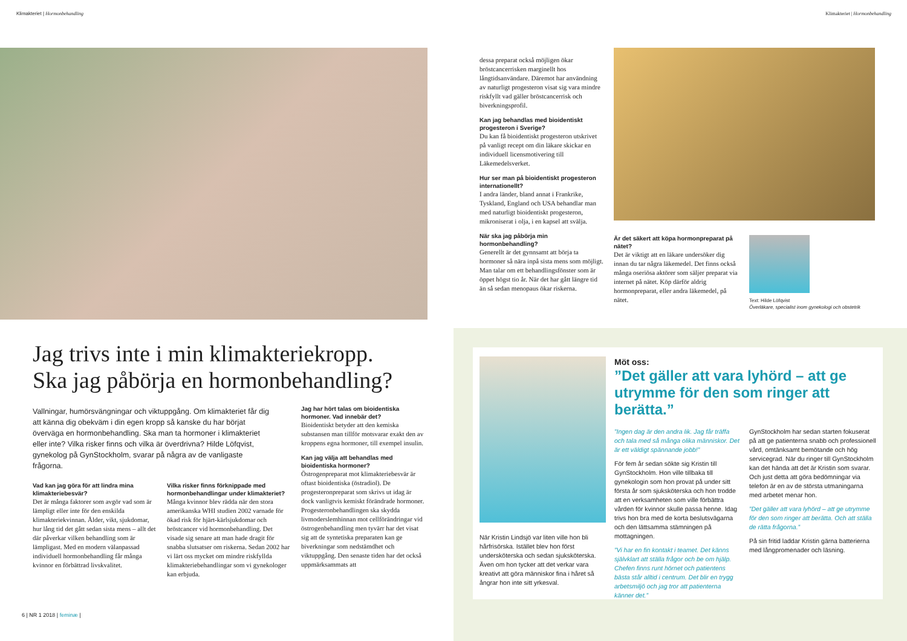Klimakteriet | Hormonbehandling
Jag trivs inte i min klimakteriekropp.
Ska jag påbörja en hormonbehandling?
Vallningar, humörsvängningar och viktuppgång. Om klimakteriet får dig att känna dig obekväm i din egen kropp så kanske du har börjat överväga en hormonbehandling. Ska man ta hormoner i klimakteriet eller inte? Vilka risker finns och vilka är överdrivna? Hilde Löfqvist, gynekolog på GynStockholm, svarar på några av de vanligaste frågorna.
Vad kan jag göra för att lindra mina klimakteriebesvär?
Det är många faktorer som avgör vad som är lämpligt eller inte för den enskilda klimakteriekvinnan. Ålder, vikt, sjukdomar, hur lång tid det gått sedan sista mens – allt det där påverkar vilken behandling som är lämpligast. Med en modern välanpassad individuell hormonbehandling får många kvinnor en förbättrad livskvalitet.
Vilka risker finns förknippade med hormonbehandlingar under klimakteriet?
Många kvinnor blev rädda när den stora amerikanska WHI studien 2002 varnade för ökad risk för hjärt-kärlsjukdomar och bröstcancer vid hormonbehandling. Det visade sig senare att man hade dragit för snabba slutsatser om riskerna. Sedan 2002 har vi lärt oss mycket om mindre riskfyllda klimakteriebehandlingar som vi gynekologer kan erbjuda.
Jag har hört talas om bioidentiska hormoner. Vad innebär det?
Bioidentiskt betyder att den kemiska substansen man tillför motsvarar exakt den av kroppens egna hormoner, till exempel insulin.
Kan jag välja att behandlas med bioidentiska hormoner?
Östrogenpreparat mot klimakteriebesvär är oftast bioidentiska (östradiol). De progesteronpreparat som skrivs ut idag är dock vanligtvis kemiskt förändrade hormoner. Progesteronbehandlingen ska skydda livmoderslemhinnan mot cellförändringar vid östrogenbehandling men tyvärr har det visat sig att de syntetiska preparaten kan ge biverkningar som nedstämdhet och viktuppgång. Den senaste tiden har det också uppmärksammats att
6 | NR 1 2018 | feminæ |
Klimakteriet | Hormonbehandling
dessa preparat också möjligen ökar bröstcancerrisken marginellt hos långtidsanvändare. Däremot har användning av naturligt progesteron visat sig vara mindre riskfyllt vad gäller bröstcancerrisk och biverkningsprofil.
Kan jag behandlas med bioidentiskt progesteron i Sverige?
Du kan få bioidentiskt progesteron utskrivet på vanligt recept om din läkare skickar en individuell licensmotivering till Läkemedelsverket.
Hur ser man på bioidentiskt progesteron internationellt?
I andra länder, bland annat i Frankrike, Tyskland, England och USA behandlar man med naturligt bioidentiskt progesteron, mikroniserat i olja, i en kapsel att svälja.
När ska jag påbörja min hormonbehandling?
Generellt är det gynnsamt att börja ta hormoner så nära inpå sista mens som möjligt. Man talar om ett behandlingsfönster som är öppet högst tio år. När det har gått längre tid än så sedan menopaus ökar riskerna.
Är det säkert att köpa hormonpreparat på nätet?
Det är viktigt att en läkare undersöker dig innan du tar några läkemedel. Det finns också många oseriösa aktörer som säljer preparat via internet på nätet. Köp därför aldrig hormonpreparat, eller andra läkemedel, på nätet.
Text: Hilde Löfqvist
Överläkare, specialist inom gynekologi och obstetrik
När Kristin Lindsjö var liten ville hon bli hårfrisörska. Istället blev hon först undersköterska och sedan sjuksköterska. Även om hon tycker att det verkar vara kreativt att göra människor fina i håret så ångrar hon inte sitt yrkesval.
Möt oss:
”Det gäller att vara lyhörd – att ge utrymme för den som ringer att berätta.”
”Ingen dag är den andra lik. Jag får träffa och tala med så många olika människor. Det är ett väldigt spännande jobb!”
För fem år sedan sökte sig Kristin till GynStockholm. Hon ville tillbaka till gynekologin som hon provat på under sitt första år som sjuksköterska och hon trodde att en verksamheten som ville förbättra vården för kvinnor skulle passa henne. Idag trivs hon bra med de korta beslutsvägarna och den lättsamma stämningen på mottagningen.
”Vi har en fin kontakt i teamet. Det känns självklart att ställa frågor och be om hjälp. Chefen finns runt hörnet och patientens bästa står alltid i centrum. Det blir en trygg arbetsmiljö och jag tror att patienterna känner det.”
GynStockholm har sedan starten fokuserat på att ge patienterna snabb och professionell vård, omtänksamt bemötande och hög servicegrad. När du ringer till GynStockholm kan det hända att det är Kristin som svarar. Och just detta att göra bedömningar via telefon är en av de största utmaningarna med arbetet menar hon.
”Det gäller att vara lyhörd – att ge utrymme för den som ringer att berätta. Och att ställa de rätta frågorna.”
På sin fritid laddar Kristin gärna batterierna med långpromenader och läsning.